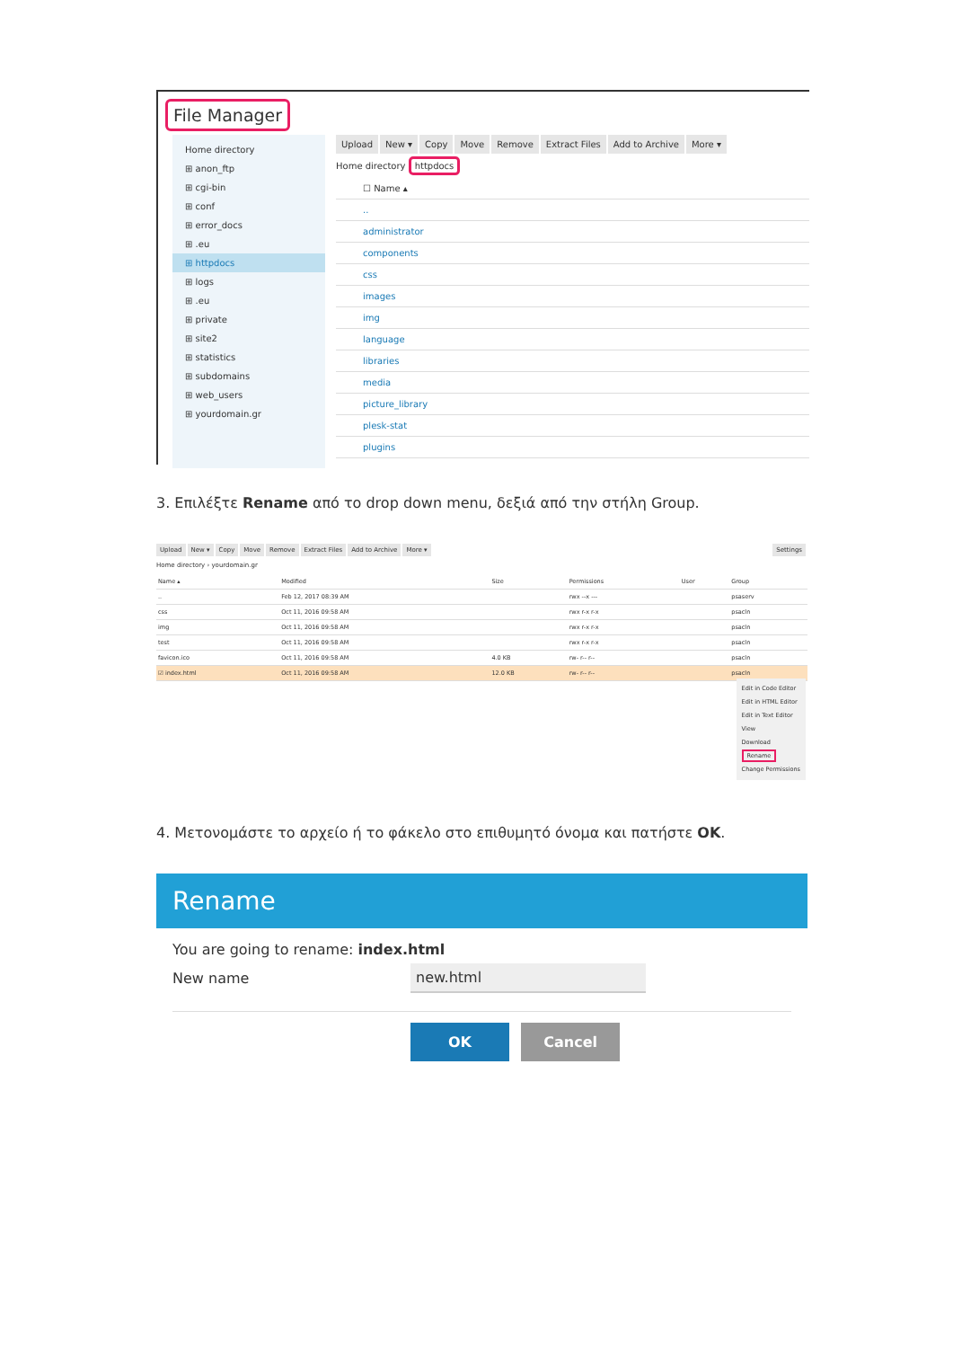File Manager
Home directory
⊞ anon_ftp
⊞ cgi-bin
⊞ conf
⊞ error_docs
⊞ .eu
⊞ httpdocs
⊞ logs
⊞ .eu
⊞ private
⊞ site2
⊞ statistics
⊞ subdomains
⊞ web_users
⊞ yourdomain.gr
Upload New ▾ Copy Move Remove Extract Files Add to Archive More ▾
Home directory httpdocs
☐ Name ▴
..
administrator
components
css
images
img
language
libraries
media
picture_library
plesk-stat
plugins
3. Επιλέξτε Rename από το drop down menu, δεξιά από την στήλη Group.
Upload New ▾ Copy Move Remove Extract Files Add to Archive More ▾ Settings
Home directory › yourdomain.gr
| Name ▴ | Modified | Size | Permissions | User | Group |
| --- | --- | --- | --- | --- | --- |
| .. | Feb 12, 2017 08:39 AM | | rwx --x --- | | psaserv |
| css | Oct 11, 2016 09:58 AM | | rwx r-x r-x | | psacln |
| img | Oct 11, 2016 09:58 AM | | rwx r-x r-x | | psacln |
| test | Oct 11, 2016 09:58 AM | | rwx r-x r-x | | psacln |
| favicon.ico | Oct 11, 2016 09:58 AM | 4.0 KB | rw- r-- r-- | | psacln |
| ☑ index.html | Oct 11, 2016 09:58 AM | 12.0 KB | rw- r-- r-- | | psacln |
Edit in Code Editor
Edit in HTML Editor
Edit in Text Editor
View
Download
Rename
Change Permissions
4. Μετονομάστε το αρχείο ή το φάκελο στο επιθυμητό όνομα και πατήστε OK.
Rename
You are going to rename: index.html
New name new.html
OK Cancel